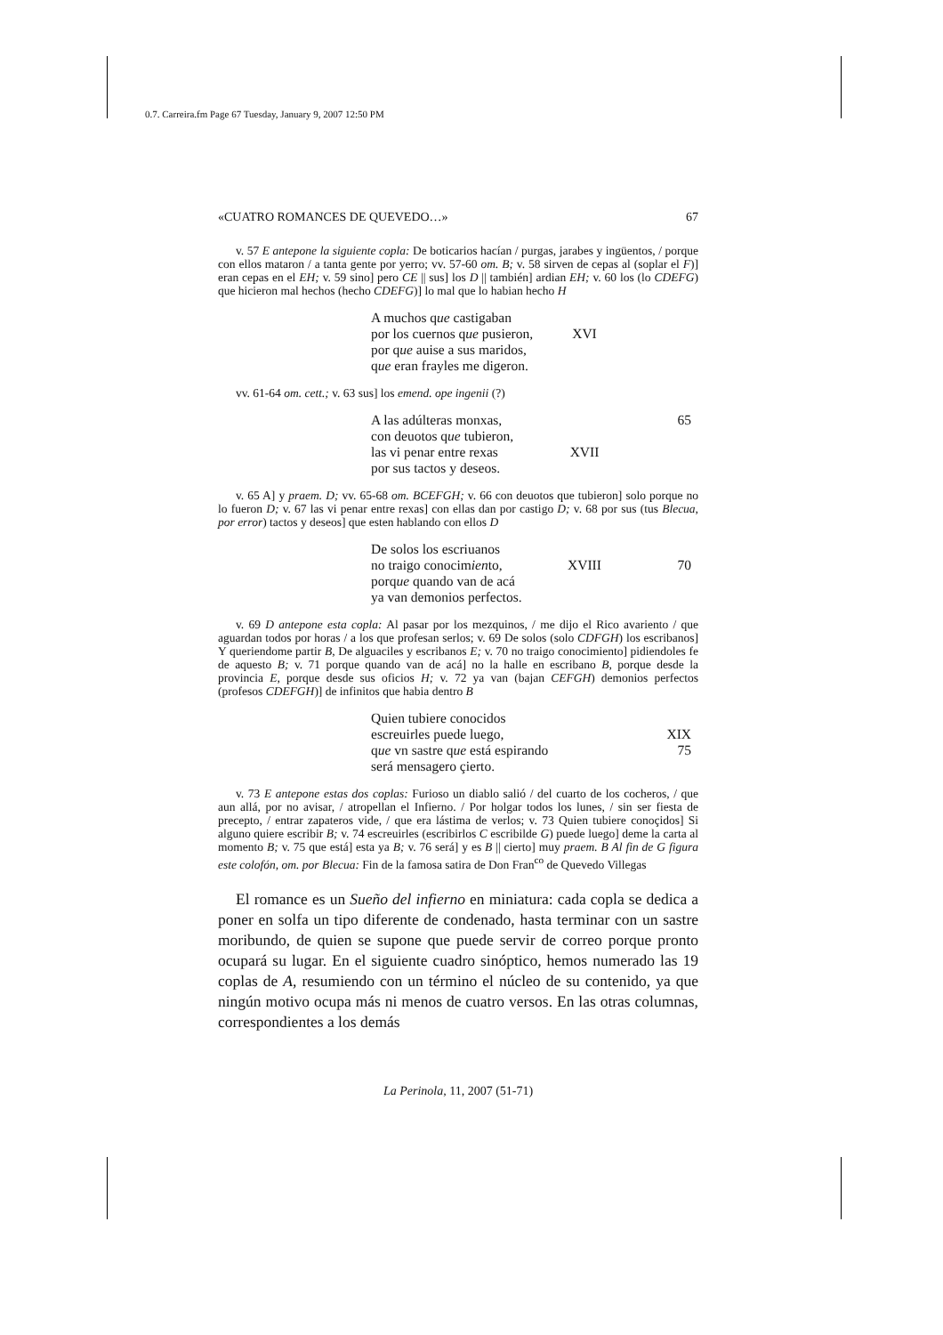0.7. Carreira.fm Page 67 Tuesday, January 9, 2007 12:50 PM
«CUATRO ROMANCES DE QUEVEDO…» 67
v. 57 E antepone la siguiente copla: De boticarios hacían / purgas, jarabes y ingüentos, / porque con ellos mataron / a tanta gente por yerro; vv. 57-60 om. B; v. 58 sirven de cepas al (soplar el F)] eran cepas en el EH; v. 59 sino] pero CE || sus] los D || también] ardian EH; v. 60 los (lo CDEFG) que hicieron mal hechos (hecho CDEFG)] lo mal que lo habian hecho H
A muchos que castigaban
por los cuernos que pusieron, XVI
por que auise a sus maridos,
que eran frayles me digeron.
vv. 61-64 om. cett.; v. 63 sus] los emend. ope ingenii (?)
A las adúlteras monxas, 65
con deuotos que tubieron,
las vi penar entre rexas XVII
por sus tactos y deseos.
v. 65 A] y praem. D; vv. 65-68 om. BCEFGH; v. 66 con deuotos que tubieron] solo porque no lo fueron D; v. 67 las vi penar entre rexas] con ellas dan por castigo D; v. 68 por sus (tus Blecua, por error) tactos y deseos] que esten hablando con ellos D
De solos los escriuanos
no traigo conocimiento, XVIII 70
porque quando van de acá
ya van demonios perfectos.
v. 69 D antepone esta copla: Al pasar por los mezquinos, / me dijo el Rico avariento / que aguardan todos por horas / a los que profesan serlos; v. 69 De solos (solo CDFGH) los escribanos] Y queriendome partir B, De alguaciles y escribanos E; v. 70 no traigo conocimiento] pidiendoles fe de aquesto B; v. 71 porque quando van de acá] no la halle en escribano B, porque desde la provincia E, porque desde sus oficios H; v. 72 ya van (bajan CEFGH) demonios perfectos (profesos CDEFGH)] de infinitos que habia dentro B
Quien tubiere conocidos
escreuirles puede luego, XIX
que vn sastre que está espirando 75
será mensagero çierto.
v. 73 E antepone estas dos coplas: Furioso un diablo salió / del cuarto de los cocheros, / que aun allá, por no avisar, / atropellan el Infierno. / Por holgar todos los lunes, / sin ser fiesta de precepto, / entrar zapateros vide, / que era lástima de verlos; v. 73 Quien tubiere conoçidos] Si alguno quiere escribir B; v. 74 escreuirles (escribirlos C escribilde G) puede luego] deme la carta al momento B; v. 75 que está] esta ya B; v. 76 será] y es B || cierto] muy praem. B Al fin de G figura este colofón, om. por Blecua: Fin de la famosa satira de Don Fran<sup>co</sup> de Quevedo Villegas
El romance es un Sueño del infierno en miniatura: cada copla se dedica a poner en solfa un tipo diferente de condenado, hasta terminar con un sastre moribundo, de quien se supone que puede servir de correo porque pronto ocupará su lugar. En el siguiente cuadro sinóptico, hemos numerado las 19 coplas de A, resumiendo con un término el núcleo de su contenido, ya que ningún motivo ocupa más ni menos de cuatro versos. En las otras columnas, correspondientes a los demás
La Perinola, 11, 2007 (51-71)